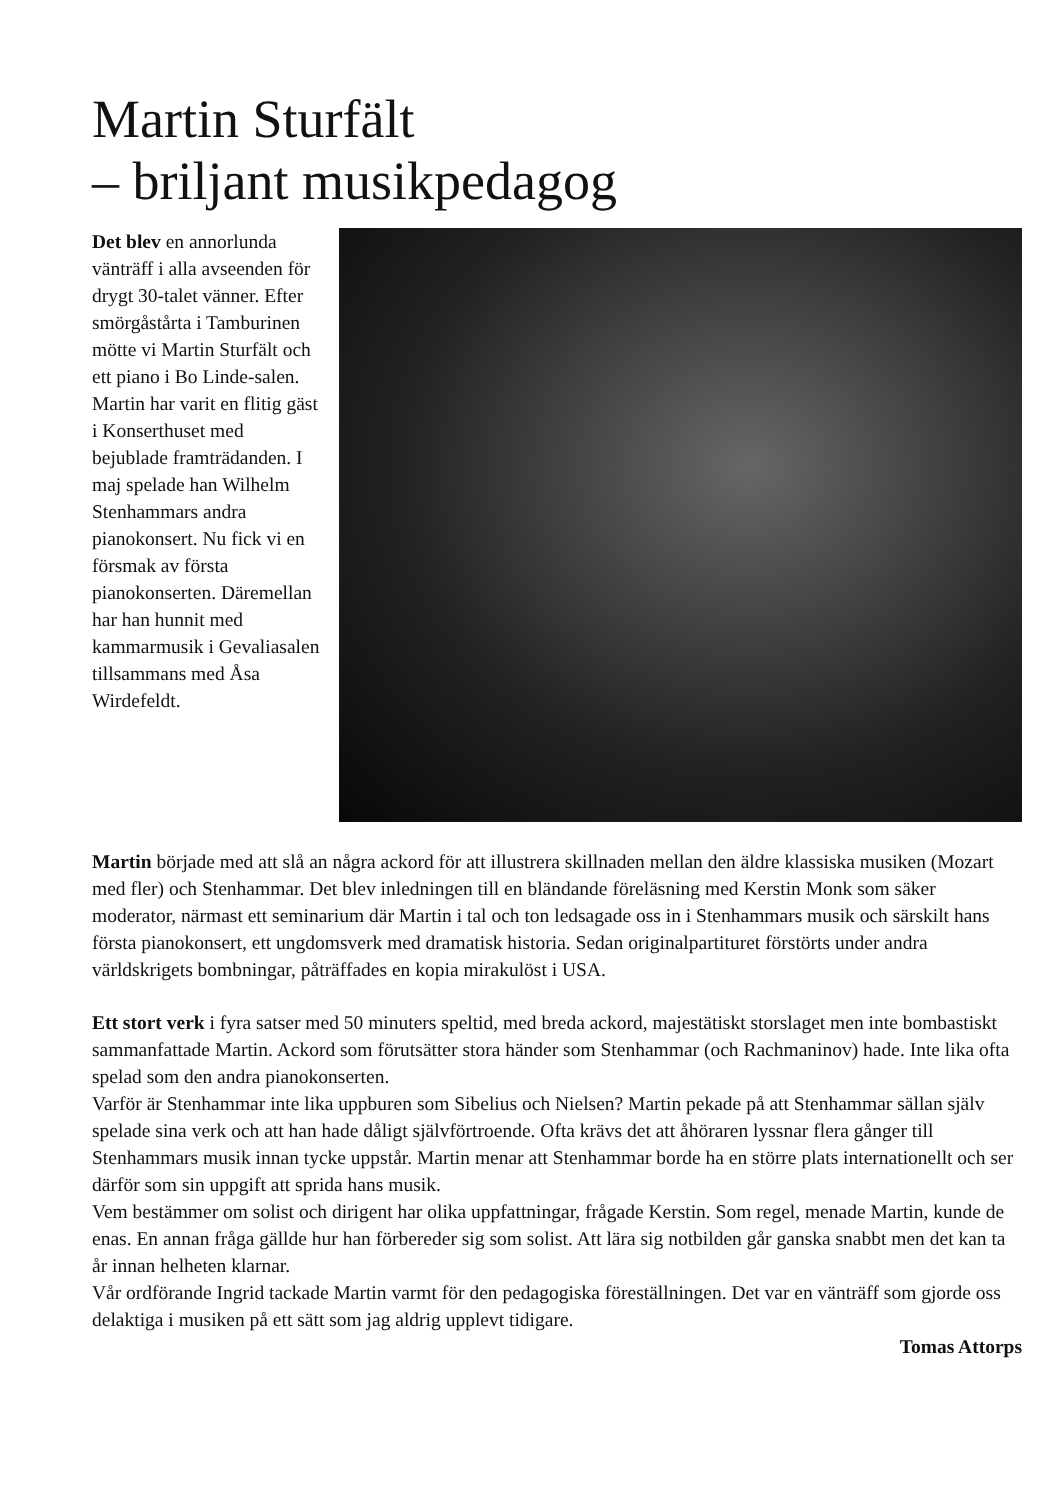Martin Sturfält
– briljant musikpedagog
Det blev en annorlunda vänträff i alla avseenden för drygt 30-talet vänner. Efter smörgåstårta i Tamburinen mötte vi Martin Sturfält och ett piano i Bo Linde-salen. Martin har varit en flitig gäst i Konserthuset med bejublade framträdanden. I maj spelade han Wilhelm Stenhammars andra pianokonsert. Nu fick vi en försmak av första pianokonserten. Däremellan har han hunnit med kammarmusik i Gevaliasalen tillsammans med Åsa Wirdefeldt.
Martin började med att slå an några ackord för att illustrera skillnaden mellan den äldre klassiska musiken (Mozart med fler) och Stenhammar. Det blev inledningen till en bländande föreläsning med Kerstin Monk som säker moderator, närmast ett seminarium där Martin i tal och ton ledsagade oss in i Stenhammars musik och särskilt hans första pianokonsert, ett ungdomsverk med dramatisk historia. Sedan originalpartituret förstörts under andra världskrigets bombningar, påträffades en kopia mirakulöst i USA.
Ett stort verk i fyra satser med 50 minuters speltid, med breda ackord, majestätiskt storslaget men inte bombastiskt sammanfattade Martin. Ackord som förutsätter stora händer som Stenhammar (och Rachmaninov) hade. Inte lika ofta spelad som den andra pianokonserten.
Varför är Stenhammar inte lika uppburen som Sibelius och Nielsen? Martin pekade på att Stenhammar sällan själv spelade sina verk och att han hade dåligt självförtroende. Ofta krävs det att åhöraren lyssnar flera gånger till Stenhammars musik innan tycke uppstår. Martin menar att Stenhammar borde ha en större plats internationellt och ser därför som sin uppgift att sprida hans musik.
Vem bestämmer om solist och dirigent har olika uppfattningar, frågade Kerstin. Som regel, menade Martin, kunde de enas. En annan fråga gällde hur han förbereder sig som solist. Att lära sig notbilden går ganska snabbt men det kan ta år innan helheten klarnar.
Vår ordförande Ingrid tackade Martin varmt för den pedagogiska föreställningen. Det var en vänträff som gjorde oss delaktiga i musiken på ett sätt som jag aldrig upplevt tidigare.
Tomas Attorps